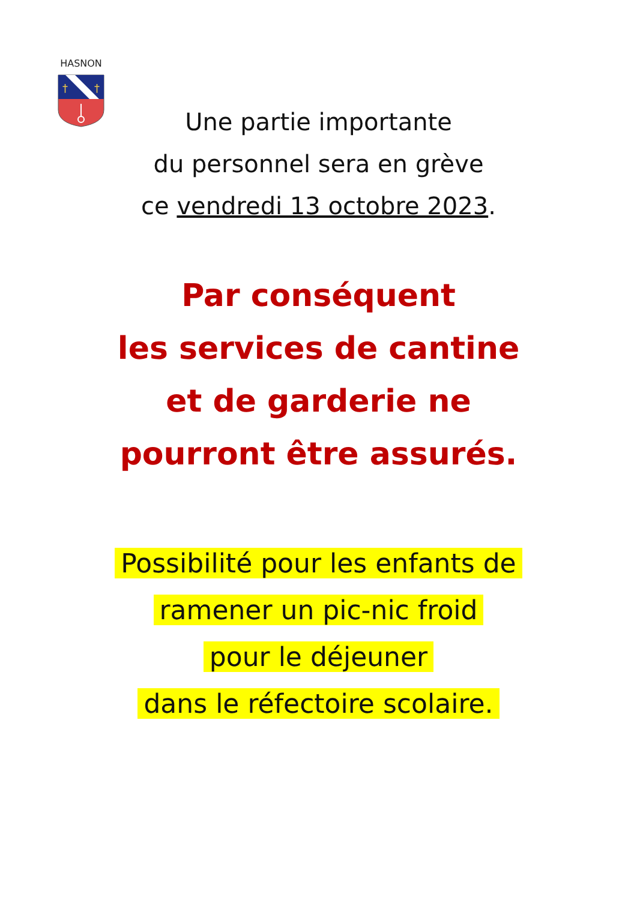HASNON
†
†
Une partie importante
du personnel sera en grève
ce vendredi 13 octobre 2023.
Par conséquent
les services de cantine
et de garderie ne
pourront être assurés.
Possibilité pour les enfants de
ramener un pic-nic froid
pour le déjeuner
dans le réfectoire scolaire.